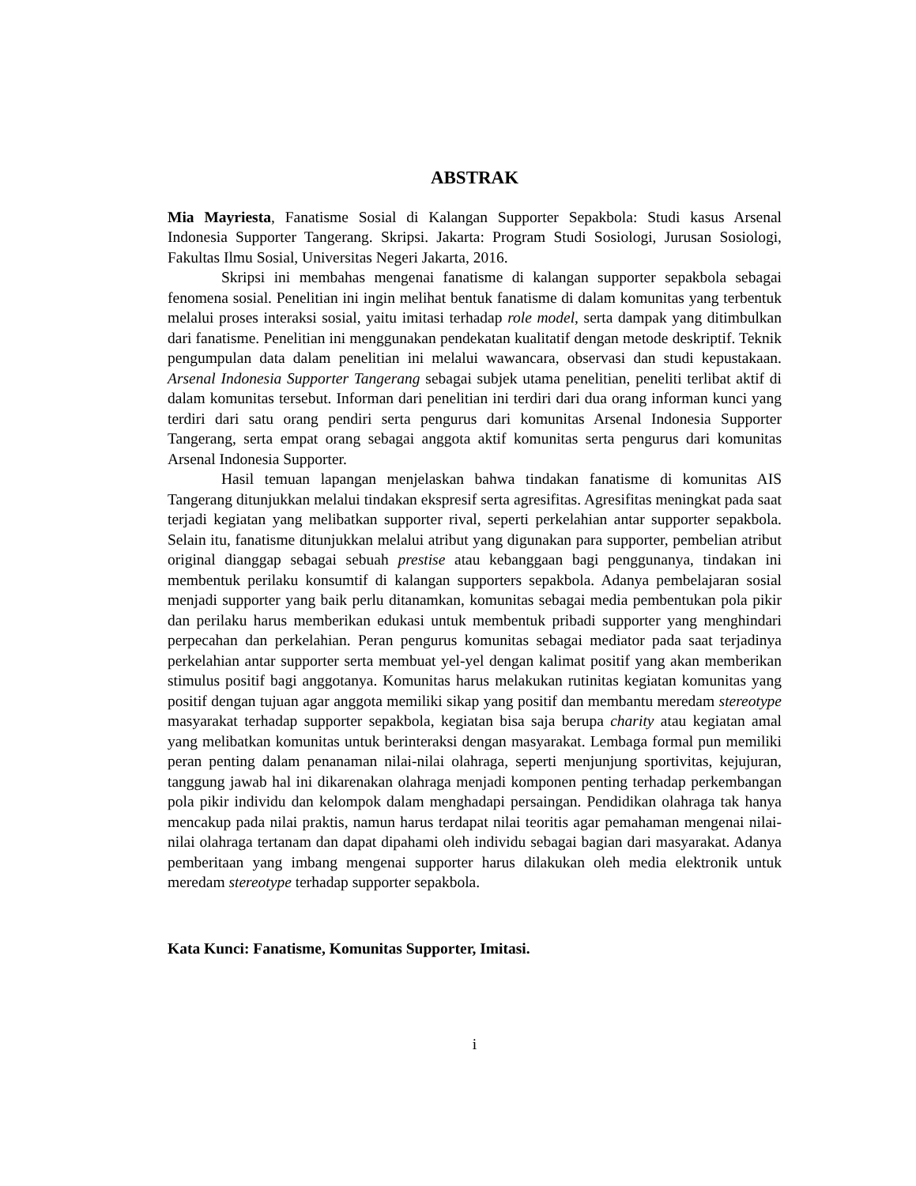ABSTRAK
Mia Mayriesta, Fanatisme Sosial di Kalangan Supporter Sepakbola: Studi kasus Arsenal Indonesia Supporter Tangerang. Skripsi. Jakarta: Program Studi Sosiologi, Jurusan Sosiologi, Fakultas Ilmu Sosial, Universitas Negeri Jakarta, 2016.
Skripsi ini membahas mengenai fanatisme di kalangan supporter sepakbola sebagai fenomena sosial. Penelitian ini ingin melihat bentuk fanatisme di dalam komunitas yang terbentuk melalui proses interaksi sosial, yaitu imitasi terhadap role model, serta dampak yang ditimbulkan dari fanatisme. Penelitian ini menggunakan pendekatan kualitatif dengan metode deskriptif. Teknik pengumpulan data dalam penelitian ini melalui wawancara, observasi dan studi kepustakaan. Arsenal Indonesia Supporter Tangerang sebagai subjek utama penelitian, peneliti terlibat aktif di dalam komunitas tersebut. Informan dari penelitian ini terdiri dari dua orang informan kunci yang terdiri dari satu orang pendiri serta pengurus dari komunitas Arsenal Indonesia Supporter Tangerang, serta empat orang sebagai anggota aktif komunitas serta pengurus dari komunitas Arsenal Indonesia Supporter.
Hasil temuan lapangan menjelaskan bahwa tindakan fanatisme di komunitas AIS Tangerang ditunjukkan melalui tindakan ekspresif serta agresifitas. Agresifitas meningkat pada saat terjadi kegiatan yang melibatkan supporter rival, seperti perkelahian antar supporter sepakbola. Selain itu, fanatisme ditunjukkan melalui atribut yang digunakan para supporter, pembelian atribut original dianggap sebagai sebuah prestise atau kebanggaan bagi penggunanya, tindakan ini membentuk perilaku konsumtif di kalangan supporters sepakbola. Adanya pembelajaran sosial menjadi supporter yang baik perlu ditanamkan, komunitas sebagai media pembentukan pola pikir dan perilaku harus memberikan edukasi untuk membentuk pribadi supporter yang menghindari perpecahan dan perkelahian. Peran pengurus komunitas sebagai mediator pada saat terjadinya perkelahian antar supporter serta membuat yel-yel dengan kalimat positif yang akan memberikan stimulus positif bagi anggotanya. Komunitas harus melakukan rutinitas kegiatan komunitas yang positif dengan tujuan agar anggota memiliki sikap yang positif dan membantu meredam stereotype masyarakat terhadap supporter sepakbola, kegiatan bisa saja berupa charity atau kegiatan amal yang melibatkan komunitas untuk berinteraksi dengan masyarakat. Lembaga formal pun memiliki peran penting dalam penanaman nilai-nilai olahraga, seperti menjunjung sportivitas, kejujuran, tanggung jawab hal ini dikarenakan olahraga menjadi komponen penting terhadap perkembangan pola pikir individu dan kelompok dalam menghadapi persaingan. Pendidikan olahraga tak hanya mencakup pada nilai praktis, namun harus terdapat nilai teoritis agar pemahaman mengenai nilai-nilai olahraga tertanam dan dapat dipahami oleh individu sebagai bagian dari masyarakat. Adanya pemberitaan yang imbang mengenai supporter harus dilakukan oleh media elektronik untuk meredam stereotype terhadap supporter sepakbola.
Kata Kunci: Fanatisme, Komunitas Supporter, Imitasi.
i